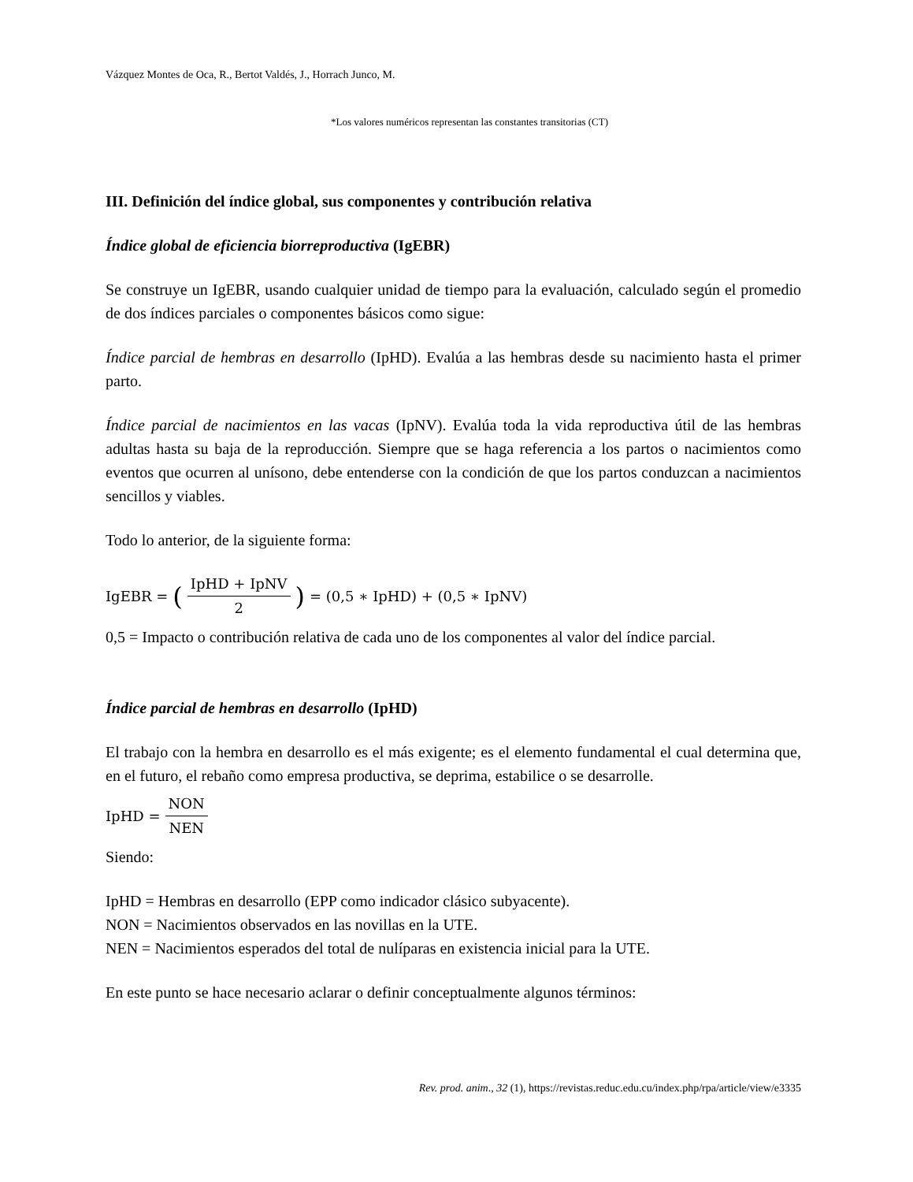Vázquez Montes de Oca, R., Bertot Valdés, J., Horrach Junco, M.
*Los valores numéricos representan las constantes transitorias (CT)
III. Definición del índice global, sus componentes y contribución relativa
Índice global de eficiencia biorreproductiva (IgEBR)
Se construye un IgEBR, usando cualquier unidad de tiempo para la evaluación, calculado según el promedio de dos índices parciales o componentes básicos como sigue:
Índice parcial de hembras en desarrollo (IpHD). Evalúa a las hembras desde su nacimiento hasta el primer parto.
Índice parcial de nacimientos en las vacas (IpNV). Evalúa toda la vida reproductiva útil de las hembras adultas hasta su baja de la reproducción. Siempre que se haga referencia a los partos o nacimientos como eventos que ocurren al unísono, debe entenderse con la condición de que los partos conduzcan a nacimientos sencillos y viables.
Todo lo anterior, de la siguiente forma:
IgEBR = (IpHD + IpNV 2) = (0,5 ∗ IpHD) + (0,5 ∗ IpNV)
0,5 = Impacto o contribución relativa de cada uno de los componentes al valor del índice parcial.
Índice parcial de hembras en desarrollo (IpHD)
El trabajo con la hembra en desarrollo es el más exigente; es el elemento fundamental el cual determina que, en el futuro, el rebaño como empresa productiva, se deprima, estabilice o se desarrolle.
IpHD = NON NEN
Siendo:
IpHD = Hembras en desarrollo (EPP como indicador clásico subyacente).
NON = Nacimientos observados en las novillas en la UTE.
NEN = Nacimientos esperados del total de nulíparas en existencia inicial para la UTE.
En este punto se hace necesario aclarar o definir conceptualmente algunos términos:
Rev. prod. anim., 32 (1), https://revistas.reduc.edu.cu/index.php/rpa/article/view/e3335